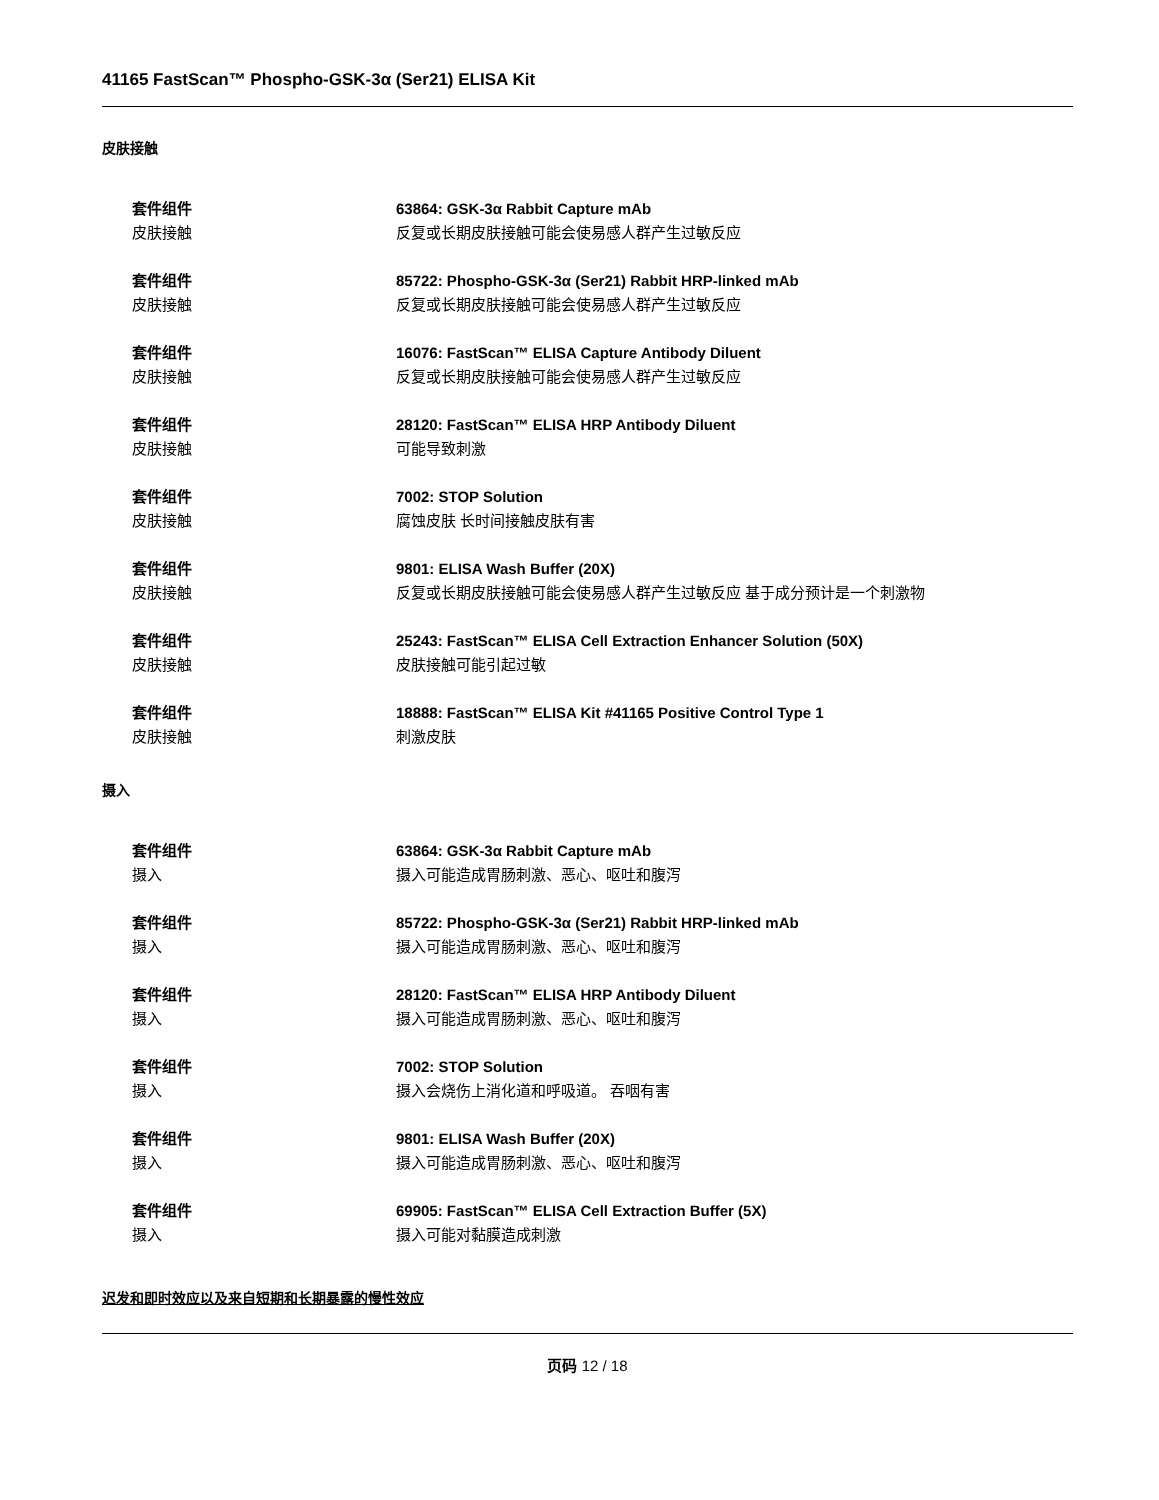41165 FastScan™ Phospho-GSK-3α (Ser21) ELISA Kit
皮肤接触
套件组件
皮肤接触
63864: GSK-3α Rabbit Capture mAb
反复或长期皮肤接触可能会使易感人群产生过敏反应
套件组件
皮肤接触
85722: Phospho-GSK-3α (Ser21) Rabbit HRP-linked mAb
反复或长期皮肤接触可能会使易感人群产生过敏反应
套件组件
皮肤接触
16076: FastScan™ ELISA Capture Antibody Diluent
反复或长期皮肤接触可能会使易感人群产生过敏反应
套件组件
皮肤接触
28120: FastScan™ ELISA HRP Antibody Diluent
可能导致刺激
套件组件
皮肤接触
7002: STOP Solution
腐蚀皮肤 长时间接触皮肤有害
套件组件
皮肤接触
9801: ELISA Wash Buffer (20X)
反复或长期皮肤接触可能会使易感人群产生过敏反应 基于成分预计是一个刺激物
套件组件
皮肤接触
25243: FastScan™ ELISA Cell Extraction Enhancer Solution (50X)
皮肤接触可能引起过敏
套件组件
皮肤接触
18888: FastScan™ ELISA Kit #41165 Positive Control Type 1
刺激皮肤
摄入
套件组件
摄入
63864: GSK-3α Rabbit Capture mAb
摄入可能造成胃肠刺激、恶心、呕吐和腹泻
套件组件
摄入
85722: Phospho-GSK-3α (Ser21) Rabbit HRP-linked mAb
摄入可能造成胃肠刺激、恶心、呕吐和腹泻
套件组件
摄入
28120: FastScan™ ELISA HRP Antibody Diluent
摄入可能造成胃肠刺激、恶心、呕吐和腹泻
套件组件
摄入
7002: STOP Solution
摄入会烧伤上消化道和呼吸道。 吞咽有害
套件组件
摄入
9801: ELISA Wash Buffer (20X)
摄入可能造成胃肠刺激、恶心、呕吐和腹泻
套件组件
摄入
69905: FastScan™ ELISA Cell Extraction Buffer (5X)
摄入可能对黏膜造成刺激
迟发和即时效应以及来自短期和长期暴露的慢性效应
页码 12 / 18